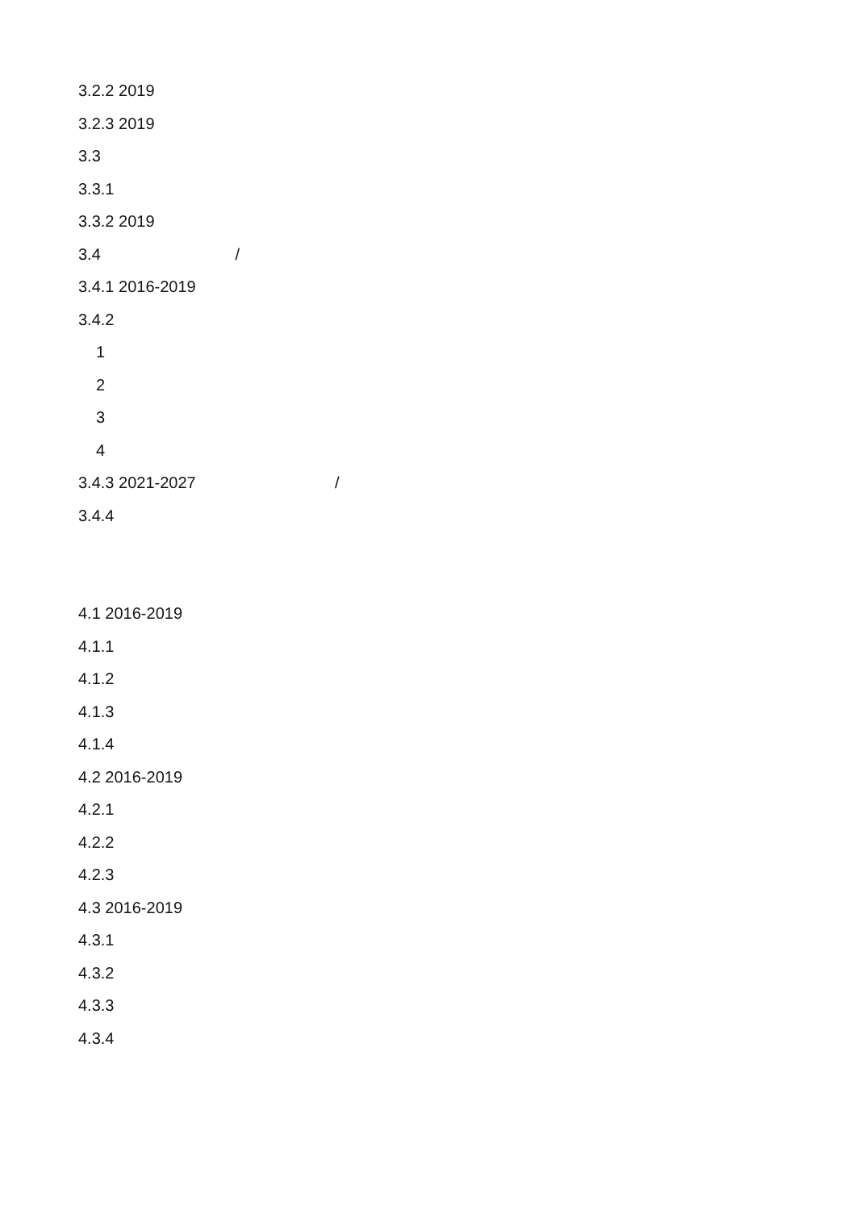3.2.2 2019
3.2.3 2019
3.3
3.3.1
3.3.2 2019
3.4 /
3.4.1 2016-2019
3.4.2
1
2
3
4
3.4.3 2021-2027 /
3.4.4
4.1 2016-2019
4.1.1
4.1.2
4.1.3
4.1.4
4.2 2016-2019
4.2.1
4.2.2
4.2.3
4.3 2016-2019
4.3.1
4.3.2
4.3.3
4.3.4